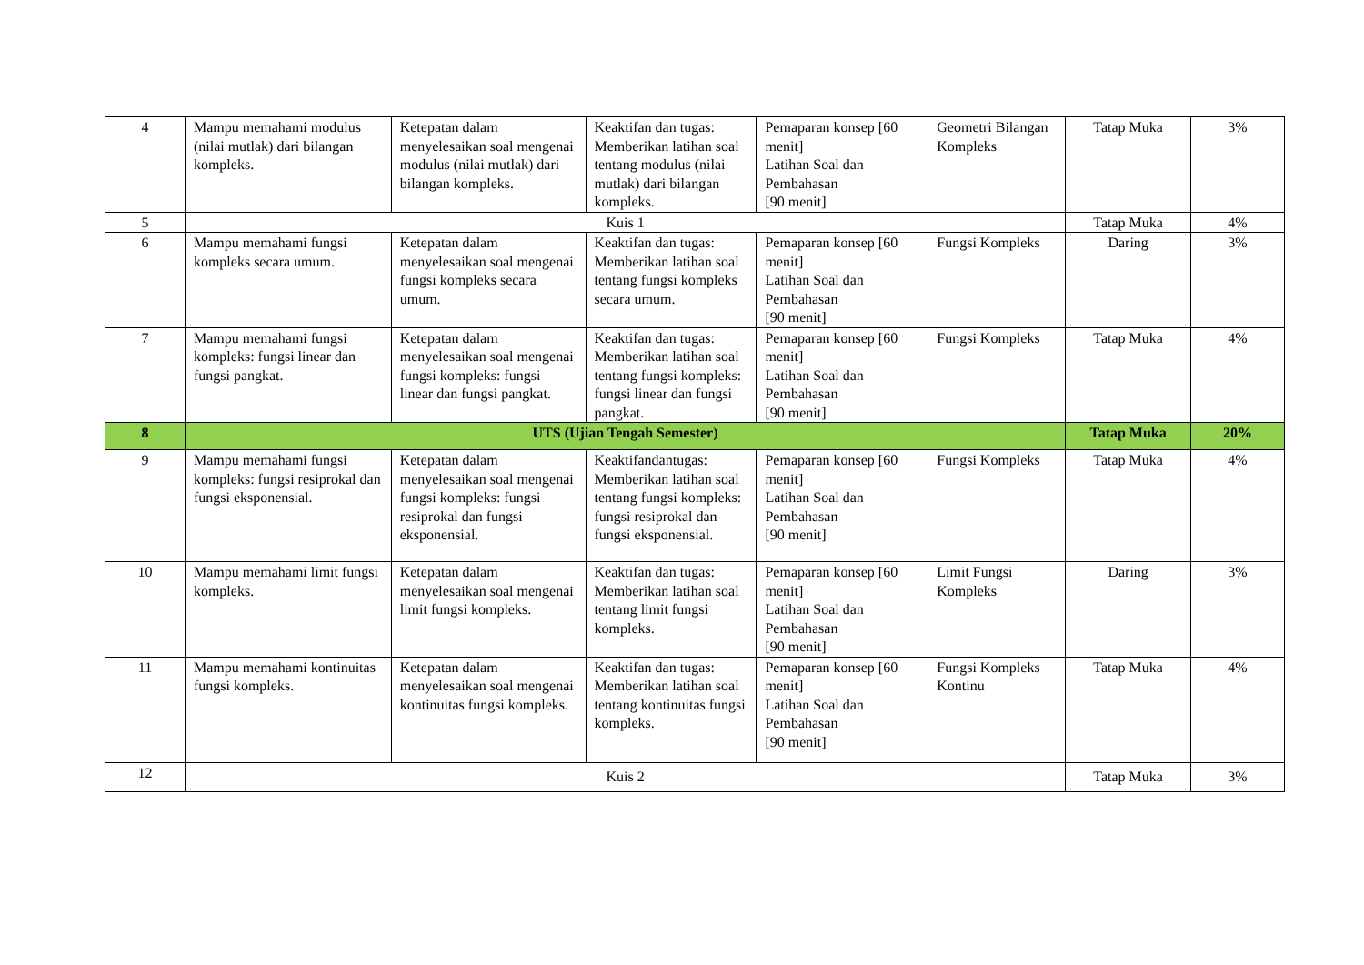| 4 | Mampu memahami modulus (nilai mutlak) dari bilangan kompleks. | Ketepatan dalam menyelesaikan soal mengenai modulus (nilai mutlak) dari bilangan kompleks. | Keaktifan dan tugas: Memberikan latihan soal tentang modulus (nilai mutlak) dari bilangan kompleks. | Pemaparan konsep [60 menit] Latihan Soal dan Pembahasan [90 menit] | Geometri Bilangan Kompleks | Tatap Muka | 3% |
| 5 | Kuis 1 | | | | | Tatap Muka | 4% |
| 6 | Mampu memahami fungsi kompleks secara umum. | Ketepatan dalam menyelesaikan soal mengenai fungsi kompleks secara umum. | Keaktifan dan tugas: Memberikan latihan soal tentang fungsi kompleks secara umum. | Pemaparan konsep [60 menit] Latihan Soal dan Pembahasan [90 menit] | Fungsi Kompleks | Daring | 3% |
| 7 | Mampu memahami fungsi kompleks: fungsi linear dan fungsi pangkat. | Ketepatan dalam menyelesaikan soal mengenai fungsi kompleks: fungsi linear dan fungsi pangkat. | Keaktifan dan tugas: Memberikan latihan soal tentang fungsi kompleks: fungsi linear dan fungsi pangkat. | Pemaparan konsep [60 menit] Latihan Soal dan Pembahasan [90 menit] | Fungsi Kompleks | Tatap Muka | 4% |
| 8 | UTS (Ujian Tengah Semester) | | | | | Tatap Muka | 20% |
| 9 | Mampu memahami fungsi kompleks: fungsi resiprokal dan fungsi eksponensial. | Ketepatan dalam menyelesaikan soal mengenai fungsi kompleks: fungsi resiprokal dan fungsi eksponensial. | Keaktifandantugas: Memberikan latihan soal tentang fungsi kompleks: fungsi resiprokal dan fungsi eksponensial. | Pemaparan konsep [60 menit] Latihan Soal dan Pembahasan [90 menit] | Fungsi Kompleks | Tatap Muka | 4% |
| 10 | Mampu memahami limit fungsi kompleks. | Ketepatan dalam menyelesaikan soal mengenai limit fungsi kompleks. | Keaktifan dan tugas: Memberikan latihan soal tentang limit fungsi kompleks. | Pemaparan konsep [60 menit] Latihan Soal dan Pembahasan [90 menit] | Limit Fungsi Kompleks | Daring | 3% |
| 11 | Mampu memahami kontinuitas fungsi kompleks. | Ketepatan dalam menyelesaikan soal mengenai kontinuitas fungsi kompleks. | Keaktifan dan tugas: Memberikan latihan soal tentang kontinuitas fungsi kompleks. | Pemaparan konsep [60 menit] Latihan Soal dan Pembahasan [90 menit] | Fungsi Kompleks Kontinu | Tatap Muka | 4% |
| 12 | Kuis 2 | | | | | Tatap Muka | 3% |